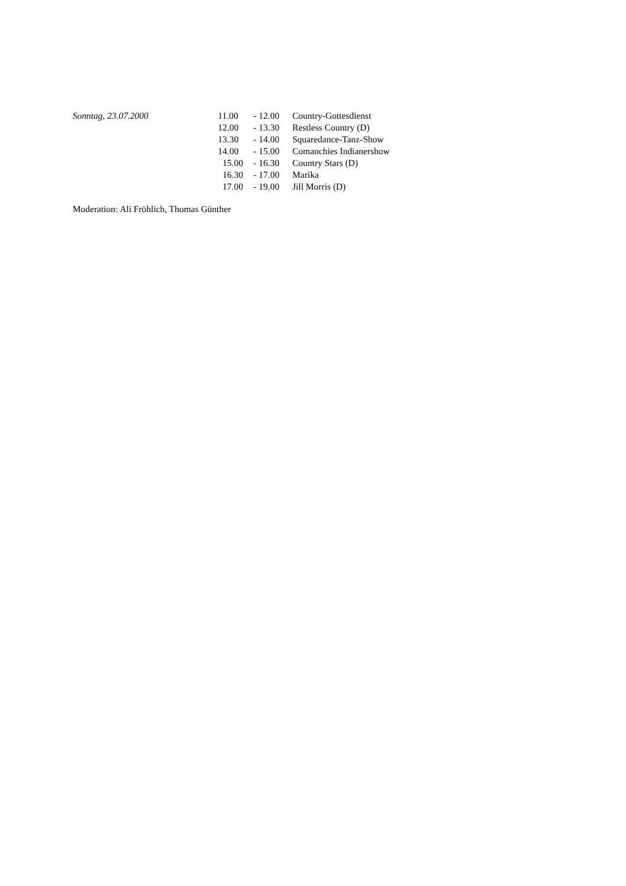| Sonntag, 23.07.2000 | 11.00 | - 12.00 | Country-Gottesdienst |
| | 12.00 | - 13.30 | Restless Country (D) |
| | 13.30 | - 14.00 | Squaredance-Tanz-Show |
| | 14.00 | - 15.00 | Comanchies Indianershow |
| | 15.00 | - 16.30 | Country Stars (D) |
| | 16.30 | - 17.00 | Marika |
| | 17.00 | - 19.00 | Jill Morris (D) |
Moderation: Ali Fröhlich, Thomas Günther